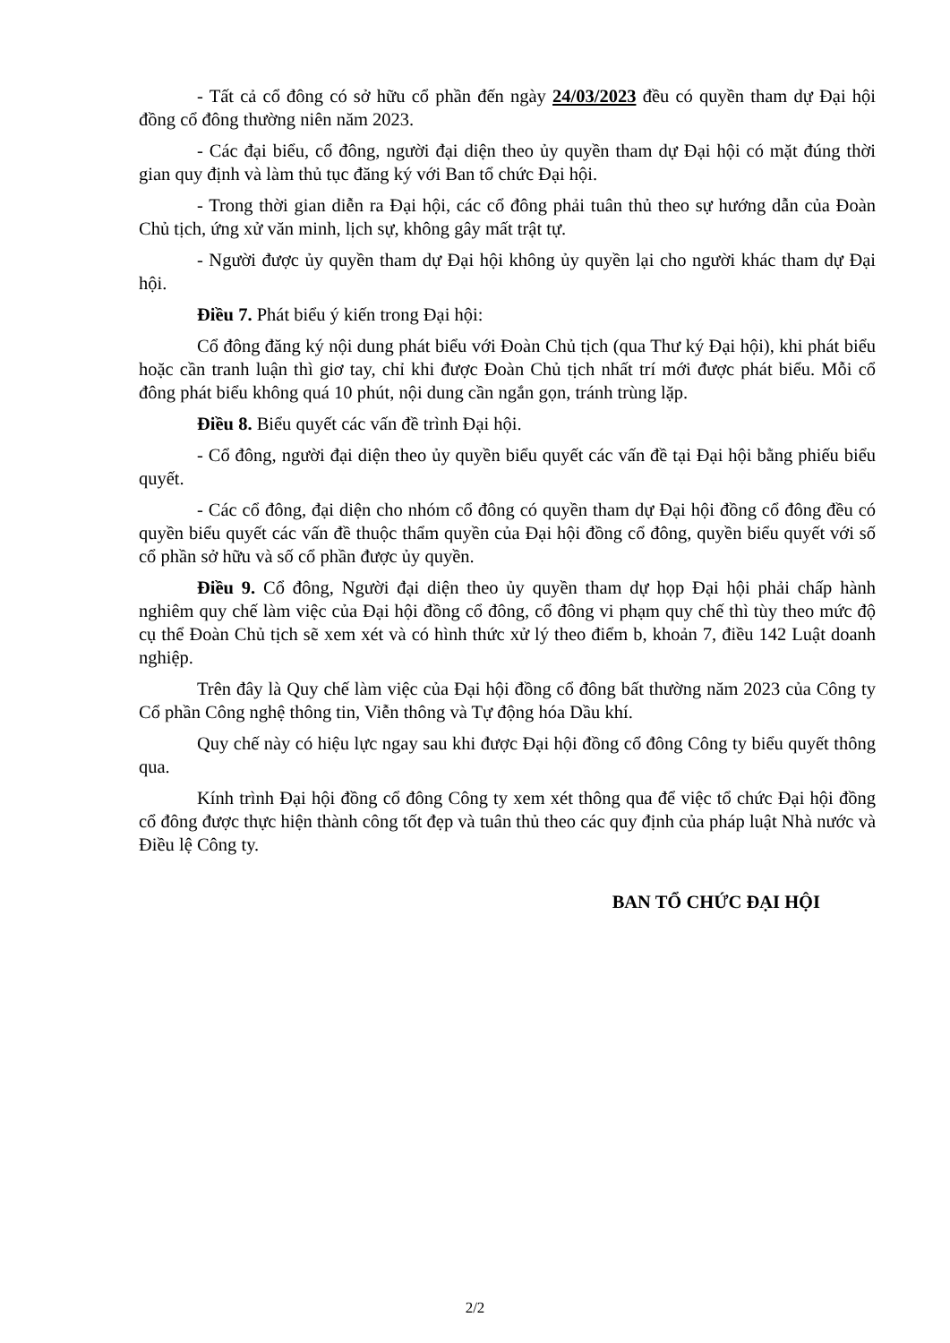- Tất cả cổ đông có sở hữu cổ phần đến ngày 24/03/2023 đều có quyền tham dự Đại hội đồng cổ đông thường niên năm 2023.
- Các đại biểu, cổ đông, người đại diện theo ủy quyền tham dự Đại hội có mặt đúng thời gian quy định và làm thủ tục đăng ký với Ban tổ chức Đại hội.
- Trong thời gian diễn ra Đại hội, các cổ đông phải tuân thủ theo sự hướng dẫn của Đoàn Chủ tịch, ứng xử văn minh, lịch sự, không gây mất trật tự.
- Người được ủy quyền tham dự Đại hội không ủy quyền lại cho người khác tham dự Đại hội.
Điều 7. Phát biểu ý kiến trong Đại hội:
Cổ đông đăng ký nội dung phát biểu với Đoàn Chủ tịch (qua Thư ký Đại hội), khi phát biểu hoặc cần tranh luận thì giơ tay, chỉ khi được Đoàn Chủ tịch nhất trí mới được phát biểu. Mỗi cổ đông phát biểu không quá 10 phút, nội dung cần ngắn gọn, tránh trùng lặp.
Điều 8. Biểu quyết các vấn đề trình Đại hội.
- Cổ đông, người đại diện theo ủy quyền biểu quyết các vấn đề tại Đại hội bằng phiếu biểu quyết.
- Các cổ đông, đại diện cho nhóm cổ đông có quyền tham dự Đại hội đồng cổ đông đều có quyền biểu quyết các vấn đề thuộc thẩm quyền của Đại hội đồng cổ đông, quyền biểu quyết với số cổ phần sở hữu và số cổ phần được ủy quyền.
Điều 9. Cổ đông, Người đại diện theo ủy quyền tham dự họp Đại hội phải chấp hành nghiêm quy chế làm việc của Đại hội đồng cổ đông, cổ đông vi phạm quy chế thì tùy theo mức độ cụ thể Đoàn Chủ tịch sẽ xem xét và có hình thức xử lý theo điểm b, khoản 7, điều 142 Luật doanh nghiệp.
Trên đây là Quy chế làm việc của Đại hội đồng cổ đông bất thường năm 2023 của Công ty Cổ phần Công nghệ thông tin, Viễn thông và Tự động hóa Dầu khí.
Quy chế này có hiệu lực ngay sau khi được Đại hội đồng cổ đông Công ty biểu quyết thông qua.
Kính trình Đại hội đồng cổ đông Công ty xem xét thông qua để việc tổ chức Đại hội đồng cổ đông được thực hiện thành công tốt đẹp và tuân thủ theo các quy định của pháp luật Nhà nước và Điều lệ Công ty.
BAN TỔ CHỨC ĐẠI HỘI
2/2